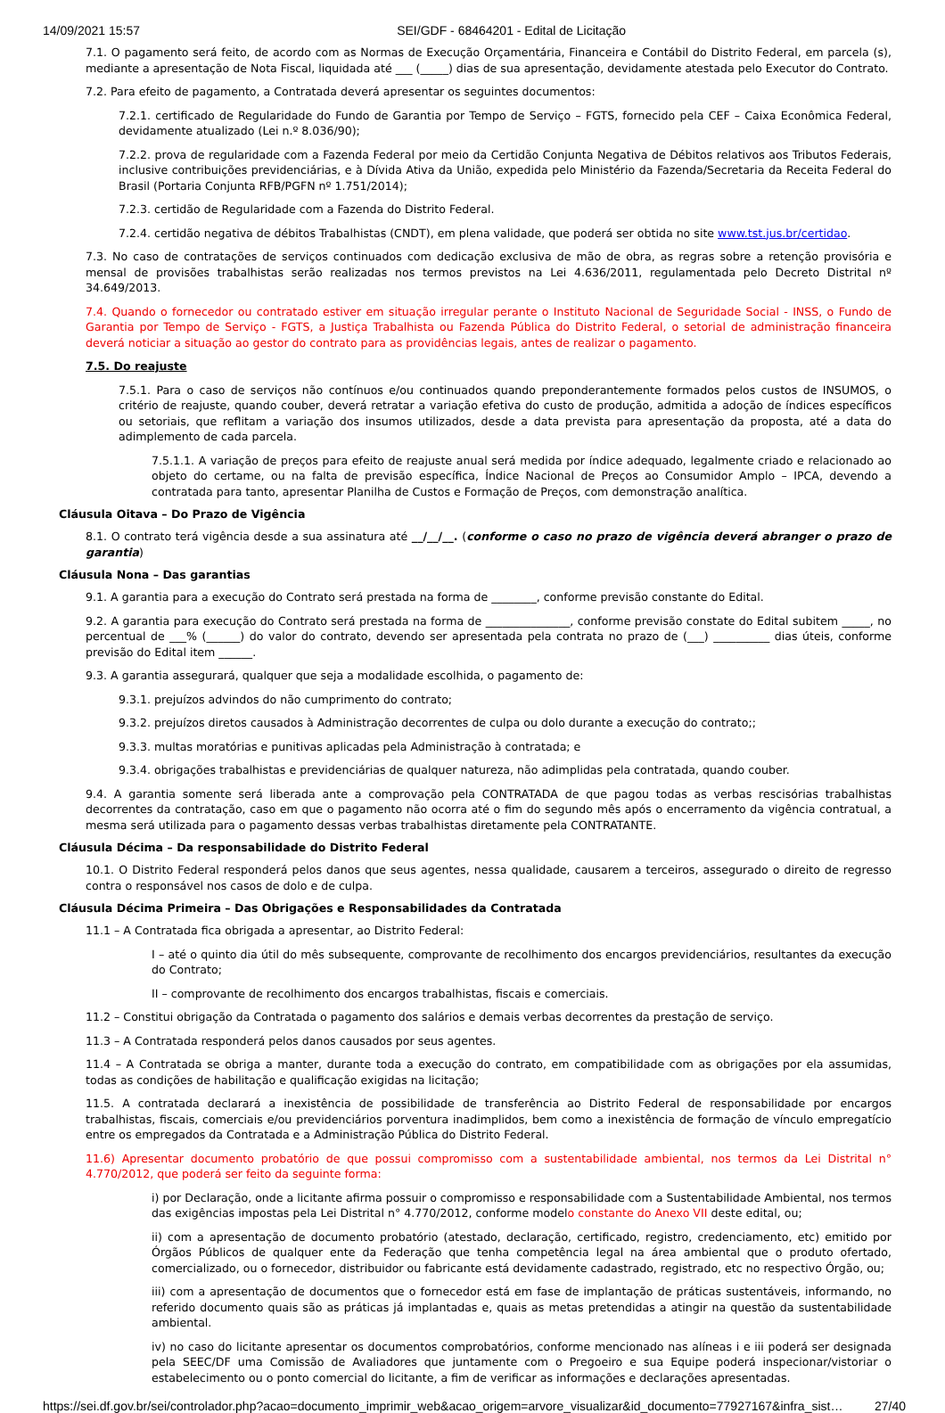14/09/2021 15:57 SEI/GDF - 68464201 - Edital de Licitação
7.1. O pagamento será feito, de acordo com as Normas de Execução Orçamentária, Financeira e Contábil do Distrito Federal, em parcela (s), mediante a apresentação de Nota Fiscal, liquidada até ___ (_____) dias de sua apresentação, devidamente atestada pelo Executor do Contrato.
7.2. Para efeito de pagamento, a Contratada deverá apresentar os seguintes documentos:
7.2.1. certificado de Regularidade do Fundo de Garantia por Tempo de Serviço – FGTS, fornecido pela CEF – Caixa Econômica Federal, devidamente atualizado (Lei n.º 8.036/90);
7.2.2. prova de regularidade com a Fazenda Federal por meio da Certidão Conjunta Negativa de Débitos relativos aos Tributos Federais, inclusive contribuições previdenciárias, e à Dívida Ativa da União, expedida pelo Ministério da Fazenda/Secretaria da Receita Federal do Brasil (Portaria Conjunta RFB/PGFN nº 1.751/2014);
7.2.3. certidão de Regularidade com a Fazenda do Distrito Federal.
7.2.4. certidão negativa de débitos Trabalhistas (CNDT), em plena validade, que poderá ser obtida no site www.tst.jus.br/certidao.
7.3. No caso de contratações de serviços continuados com dedicação exclusiva de mão de obra, as regras sobre a retenção provisória e mensal de provisões trabalhistas serão realizadas nos termos previstos na Lei 4.636/2011, regulamentada pelo Decreto Distrital nº 34.649/2013.
7.4. Quando o fornecedor ou contratado estiver em situação irregular perante o Instituto Nacional de Seguridade Social - INSS, o Fundo de Garantia por Tempo de Serviço - FGTS, a Justiça Trabalhista ou Fazenda Pública do Distrito Federal, o setorial de administração financeira deverá noticiar a situação ao gestor do contrato para as providências legais, antes de realizar o pagamento.
7.5. Do reajuste
7.5.1. Para o caso de serviços não contínuos e/ou continuados quando preponderantemente formados pelos custos de INSUMOS, o critério de reajuste, quando couber, deverá retratar a variação efetiva do custo de produção, admitida a adoção de índices específicos ou setoriais, que reflitam a variação dos insumos utilizados, desde a data prevista para apresentação da proposta, até a data do adimplemento de cada parcela.
7.5.1.1. A variação de preços para efeito de reajuste anual será medida por índice adequado, legalmente criado e relacionado ao objeto do certame, ou na falta de previsão específica, Índice Nacional de Preços ao Consumidor Amplo – IPCA, devendo a contratada para tanto, apresentar Planilha de Custos e Formação de Preços, com demonstração analítica.
Cláusula Oitava – Do Prazo de Vigência
8.1. O contrato terá vigência desde a sua assinatura até __/__/__. (conforme o caso no prazo de vigência deverá abranger o prazo de garantia)
Cláusula Nona – Das garantias
9.1. A garantia para a execução do Contrato será prestada na forma de ________, conforme previsão constante do Edital.
9.2. A garantia para execução do Contrato será prestada na forma de _______________, conforme previsão constate do Edital subitem _____, no percentual de ___% (______) do valor do contrato, devendo ser apresentada pela contrata no prazo de (___) __________ dias úteis, conforme previsão do Edital item ______.
9.3. A garantia assegurará, qualquer que seja a modalidade escolhida, o pagamento de:
9.3.1. prejuízos advindos do não cumprimento do contrato;
9.3.2. prejuízos diretos causados à Administração decorrentes de culpa ou dolo durante a execução do contrato;;
9.3.3. multas moratórias e punitivas aplicadas pela Administração à contratada; e
9.3.4. obrigações trabalhistas e previdenciárias de qualquer natureza, não adimplidas pela contratada, quando couber.
9.4. A garantia somente será liberada ante a comprovação pela CONTRATADA de que pagou todas as verbas rescisórias trabalhistas decorrentes da contratação, caso em que o pagamento não ocorra até o fim do segundo mês após o encerramento da vigência contratual, a mesma será utilizada para o pagamento dessas verbas trabalhistas diretamente pela CONTRATANTE.
Cláusula Décima – Da responsabilidade do Distrito Federal
10.1. O Distrito Federal responderá pelos danos que seus agentes, nessa qualidade, causarem a terceiros, assegurado o direito de regresso contra o responsável nos casos de dolo e de culpa.
Cláusula Décima Primeira – Das Obrigações e Responsabilidades da Contratada
11.1 – A Contratada fica obrigada a apresentar, ao Distrito Federal:
I – até o quinto dia útil do mês subsequente, comprovante de recolhimento dos encargos previdenciários, resultantes da execução do Contrato;
II – comprovante de recolhimento dos encargos trabalhistas, fiscais e comerciais.
11.2 – Constitui obrigação da Contratada o pagamento dos salários e demais verbas decorrentes da prestação de serviço.
11.3 – A Contratada responderá pelos danos causados por seus agentes.
11.4 – A Contratada se obriga a manter, durante toda a execução do contrato, em compatibilidade com as obrigações por ela assumidas, todas as condições de habilitação e qualificação exigidas na licitação;
11.5. A contratada declarará a inexistência de possibilidade de transferência ao Distrito Federal de responsabilidade por encargos trabalhistas, fiscais, comerciais e/ou previdenciários porventura inadimplidos, bem como a inexistência de formação de vínculo empregatício entre os empregados da Contratada e a Administração Pública do Distrito Federal.
11.6) Apresentar documento probatório de que possui compromisso com a sustentabilidade ambiental, nos termos da Lei Distrital n° 4.770/2012, que poderá ser feito da seguinte forma:
i) por Declaração, onde a licitante afirma possuir o compromisso e responsabilidade com a Sustentabilidade Ambiental, nos termos das exigências impostas pela Lei Distrital n° 4.770/2012, conforme modelo constante do Anexo VII deste edital, ou;
ii) com a apresentação de documento probatório (atestado, declaração, certificado, registro, credenciamento, etc) emitido por Órgãos Públicos de qualquer ente da Federação que tenha competência legal na área ambiental que o produto ofertado, comercializado, ou o fornecedor, distribuidor ou fabricante está devidamente cadastrado, registrado, etc no respectivo Órgão, ou;
iii) com a apresentação de documentos que o fornecedor está em fase de implantação de práticas sustentáveis, informando, no referido documento quais são as práticas já implantadas e, quais as metas pretendidas a atingir na questão da sustentabilidade ambiental.
iv) no caso do licitante apresentar os documentos comprobatórios, conforme mencionado nas alíneas i e iii poderá ser designada pela SEEC/DF uma Comissão de Avaliadores que juntamente com o Pregoeiro e sua Equipe poderá inspecionar/vistoriar o estabelecimento ou o ponto comercial do licitante, a fim de verificar as informações e declarações apresentadas.
https://sei.df.gov.br/sei/controlador.php?acao=documento_imprimir_web&acao_origem=arvore_visualizar&id_documento=77927167&infra_sist… 27/40